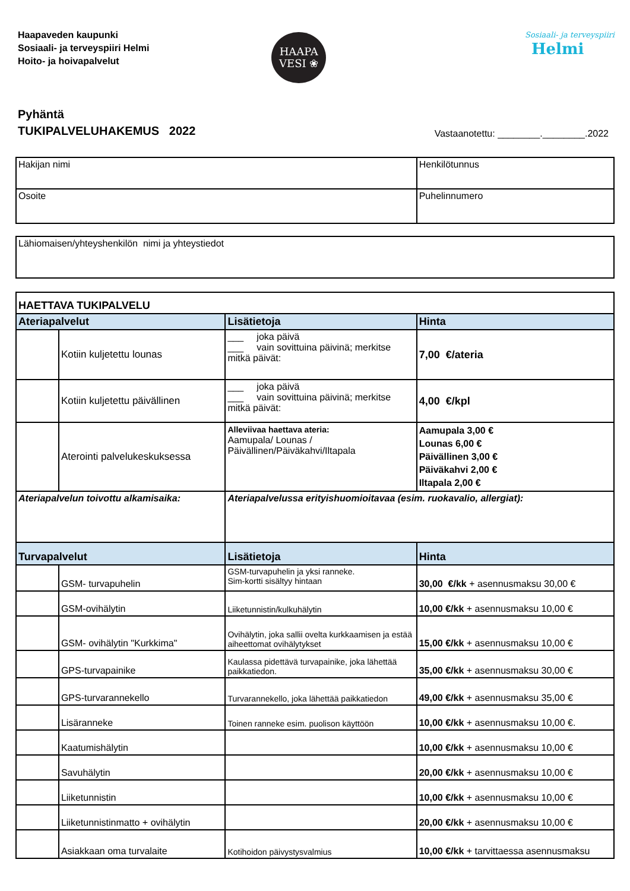Haapaveden kaupunki
Sosiaali- ja terveyspiiri Helmi
Hoito- ja hoivapalvelut
HAAPA
VESI ❀
Sosiaali- ja terveyspiiri
Helmi
Pyhäntä
TUKIPALVELUHAKEMUS 2022
Vastaanotettu: ________.________.2022
| Hakijan nimi | Henkilötunnus |
| Osoite | Puhelinnumero |
| Lähiomaisen/yhteyshenkilön nimi ja yhteystiedot |
| HAETTAVA TUKIPALVELU | | | |
| --- | --- | --- | --- |
| Ateriapalvelut | | Lisätietoja | Hinta |
| | Kotiin kuljetettu lounas | ___ joka päivä ___ vain sovittuina päivinä; merkitse mitkä päivät: | 7,00 €/ateria |
| | Kotiin kuljetettu päivällinen | ___ joka päivä ___ vain sovittuina päivinä; merkitse mitkä päivät: | 4,00 €/kpl |
| | Aterointi palvelukeskuksessa | Alleviivaa haettava ateria: Aamupala/ Lounas / Päivällinen/Päiväkahvi/Iltapala | Aamupala 3,00 € Lounas 6,00 € Päivällinen 3,00 € Päiväkahvi 2,00 € Iltapala 2,00 € |
| Ateriapalvelun toivottu alkamisaika: | | Ateriapalvelussa erityishuomioitavaa (esim. ruokavalio, allergiat): | |
| Turvapalvelut | | Lisätietoja | Hinta |
| | GSM- turvapuhelin | GSM-turvapuhelin ja yksi ranneke. Sim-kortti sisältyy hintaan | 30,00 €/kk + asennusmaksu 30,00 € |
| | GSM-ovihälytin | Liiketunnistin/kulkuhälytin | 10,00 €/kk + asennusmaksu 10,00 € |
| | GSM- ovihälytin "Kurkkima" | Ovihälytin, joka sallii ovelta kurkkaamisen ja estää aiheettomat ovihälytykset | 15,00 €/kk + asennusmaksu 10,00 € |
| | GPS-turvapainike | Kaulassa pidettävä turvapainike, joka lähettää paikkatiedon. | 35,00 €/kk + asennusmaksu 30,00 € |
| | GPS-turvarannekello | Turvarannekello, joka lähettää paikkatiedon | 49,00 €/kk + asennusmaksu 35,00 € |
| | Lisäranneke | Toinen ranneke esim. puolison käyttöön | 10,00 €/kk + asennusmaksu 10,00 €. |
| | Kaatumishälytin | | 10,00 €/kk + asennusmaksu 10,00 € |
| | Savuhälytin | | 20,00 €/kk + asennusmaksu 10,00 € |
| | Liiketunnistin | | 10,00 €/kk + asennusmaksu 10,00 € |
| | Liiketunnistinmatto + ovihälytin | | 20,00 €/kk + asennusmaksu 10,00 € |
| | Asiakkaan oma turvalaite | Kotihoidon päivystysvalmius | 10,00 €/kk + tarvittaessa asennusmaksu |